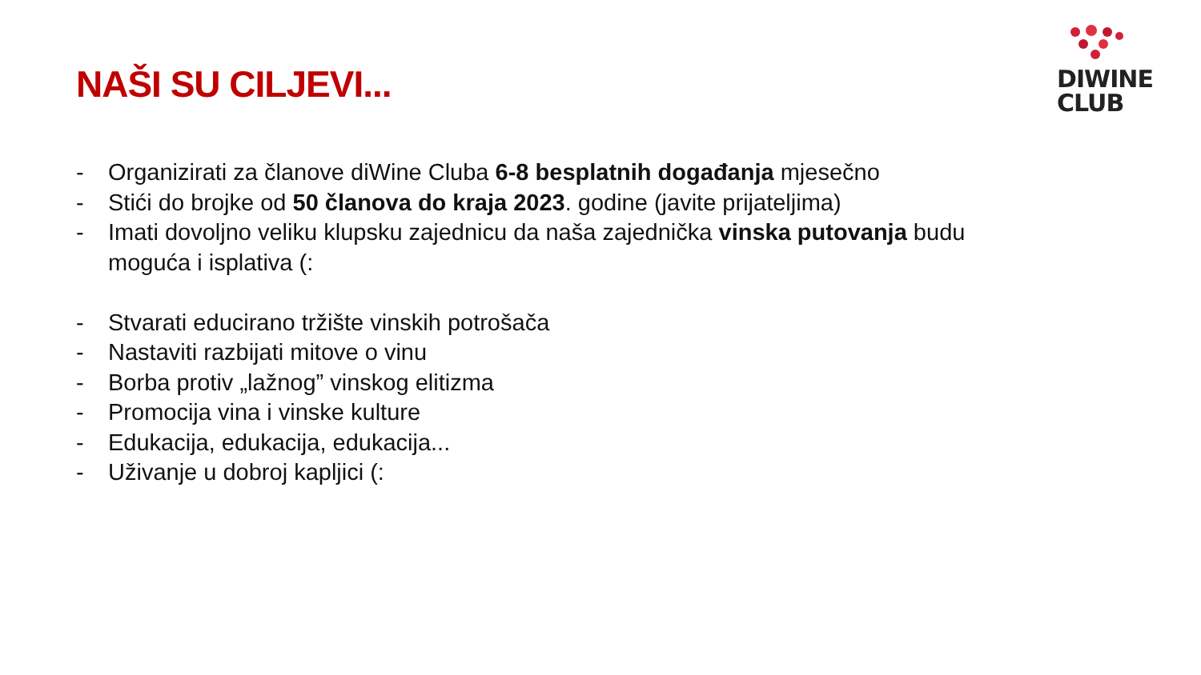NAŠI SU CILJEVI...
DIWINE
CLUB
- Organizirati za članove diWine Cluba 6-8 besplatnih događanja mjesečno
- Stići do brojke od 50 članova do kraja 2023. godine (javite prijateljima)
- Imati dovoljno veliku klupsku zajednicu da naša zajednička vinska putovanja budu moguća i isplativa (:
- Stvarati educirano tržište vinskih potrošača
- Nastaviti razbijati mitove o vinu
- Borba protiv „lažnog” vinskog elitizma
- Promocija vina i vinske kulture
- Edukacija, edukacija, edukacija...
- Uživanje u dobroj kapljici (: